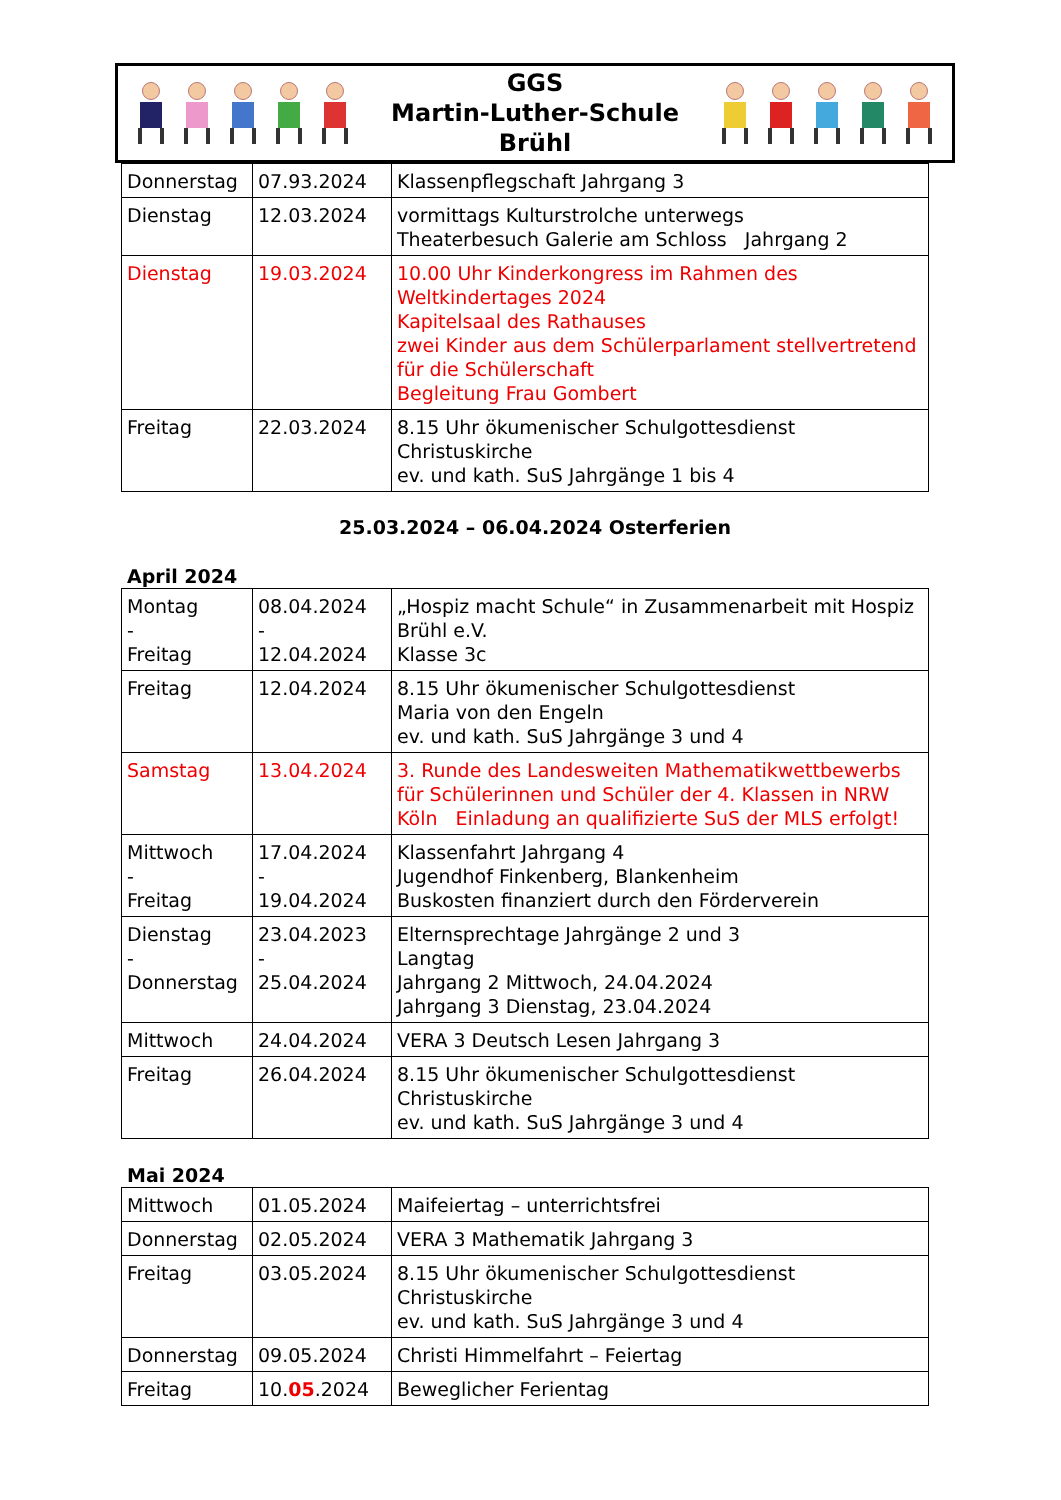GGS
Martin-Luther-Schule
Brühl
| Donnerstag | 07.93.2024 | Klassenpflegschaft Jahrgang 3 |
| Dienstag | 12.03.2024 | vormittags Kulturstrolche unterwegs Theaterbesuch Galerie am Schloss Jahrgang 2 |
| Dienstag | 19.03.2024 | 10.00 Uhr Kinderkongress im Rahmen des Weltkindertages 2024 Kapitelsaal des Rathauses zwei Kinder aus dem Schülerparlament stellvertretend für die Schülerschaft Begleitung Frau Gombert |
| Freitag | 22.03.2024 | 8.15 Uhr ökumenischer Schulgottesdienst Christuskirche ev. und kath. SuS Jahrgänge 1 bis 4 |
25.03.2024 – 06.04.2024 Osterferien
April 2024
| Montag - Freitag | 08.04.2024 - 12.04.2024 | „Hospiz macht Schule“ in Zusammenarbeit mit Hospiz Brühl e.V. Klasse 3c |
| Freitag | 12.04.2024 | 8.15 Uhr ökumenischer Schulgottesdienst Maria von den Engeln ev. und kath. SuS Jahrgänge 3 und 4 |
| Samstag | 13.04.2024 | 3. Runde des Landesweiten Mathematikwettbewerbs für Schülerinnen und Schüler der 4. Klassen in NRW Köln Einladung an qualifizierte SuS der MLS erfolgt! |
| Mittwoch - Freitag | 17.04.2024 - 19.04.2024 | Klassenfahrt Jahrgang 4 Jugendhof Finkenberg, Blankenheim Buskosten finanziert durch den Förderverein |
| Dienstag - Donnerstag | 23.04.2023 - 25.04.2024 | Elternsprechtage Jahrgänge 2 und 3 Langtag Jahrgang 2 Mittwoch, 24.04.2024 Jahrgang 3 Dienstag, 23.04.2024 |
| Mittwoch | 24.04.2024 | VERA 3 Deutsch Lesen Jahrgang 3 |
| Freitag | 26.04.2024 | 8.15 Uhr ökumenischer Schulgottesdienst Christuskirche ev. und kath. SuS Jahrgänge 3 und 4 |
Mai 2024
| Mittwoch | 01.05.2024 | Maifeiertag – unterrichtsfrei |
| Donnerstag | 02.05.2024 | VERA 3 Mathematik Jahrgang 3 |
| Freitag | 03.05.2024 | 8.15 Uhr ökumenischer Schulgottesdienst Christuskirche ev. und kath. SuS Jahrgänge 3 und 4 |
| Donnerstag | 09.05.2024 | Christi Himmelfahrt – Feiertag |
| Freitag | 10. 05 .2024 | Beweglicher Ferientag |